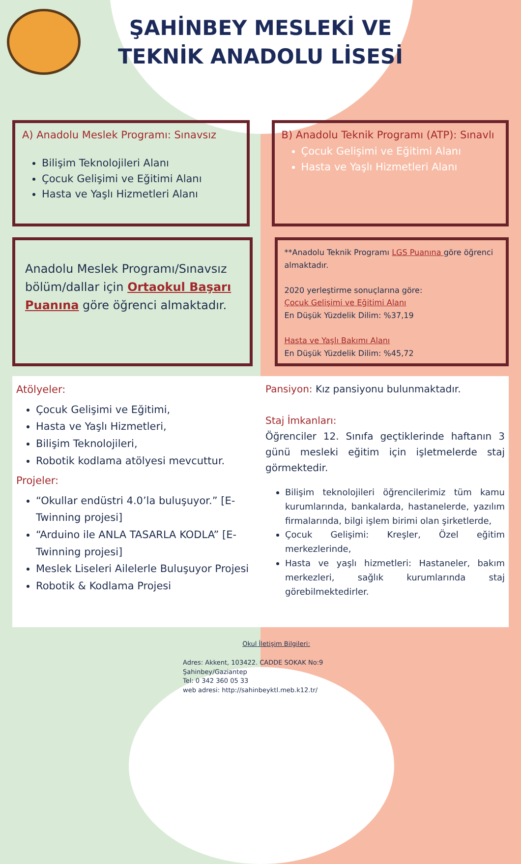ŞAHİNBEY MESLEKİ VE TEKNİK ANADOLU LİSESİ
A) Anadolu Meslek Programı: Sınavsız
Bilişim Teknolojileri Alanı
Çocuk Gelişimi ve Eğitimi Alanı
Hasta ve Yaşlı Hizmetleri Alanı
B) Anadolu Teknik Programı (ATP): Sınavlı
Çocuk Gelişimi ve Eğitimi Alanı
Hasta ve Yaşlı Hizmetleri Alanı
Anadolu Meslek Programı/Sınavsız bölüm/dallar için Ortaokul Başarı Puanına göre öğrenci almaktadır.
**Anadolu Teknik Programı LGS Puanına göre öğrenci almaktadır.
2020 yerleştirme sonuçlarına göre:
Çocuk Gelişimi ve Eğitimi Alanı
En Düşük Yüzdelik Dilim: %37,19
Hasta ve Yaşlı Bakımı Alanı
En Düşük Yüzdelik Dilim: %45,72
Atölyeler:
Çocuk Gelişimi ve Eğitimi,
Hasta ve Yaşlı Hizmetleri,
Bilişim Teknolojileri,
Robotik kodlama atölyesi mevcuttur.
Projeler:
“Okullar endüstri 4.0’la buluşuyor.” [E-Twinning projesi]
“Arduino ile ANLA TASARLA KODLA” [E-Twinning projesi]
Meslek Liseleri Ailelerle Buluşuyor Projesi
Robotik & Kodlama Projesi
Pansiyon: Kız pansiyonu bulunmaktadır.
Staj İmkanları:
Öğrenciler 12. Sınıfa geçtiklerinde haftanın 3 günü mesleki eğitim için işletmelerde staj görmektedir.
Bilişim teknolojileri öğrencilerimiz tüm kamu kurumlarında, bankalarda, hastanelerde, yazılım firmalarında, bilgi işlem birimi olan şirketlerde,
Çocuk Gelişimi: Kreşler, Özel eğitim merkezlerinde,
Hasta ve yaşlı hizmetleri: Hastaneler, bakım merkezleri, sağlık kurumlarında staj görebilmektedirler.
Okul İletişim Bilgileri:
Adres: Akkent, 103422. CADDE SOKAK No:9
Şahinbey/Gaziantep
Tel: 0 342 360 05 33
web adresi: http://sahinbeyktl.meb.k12.tr/